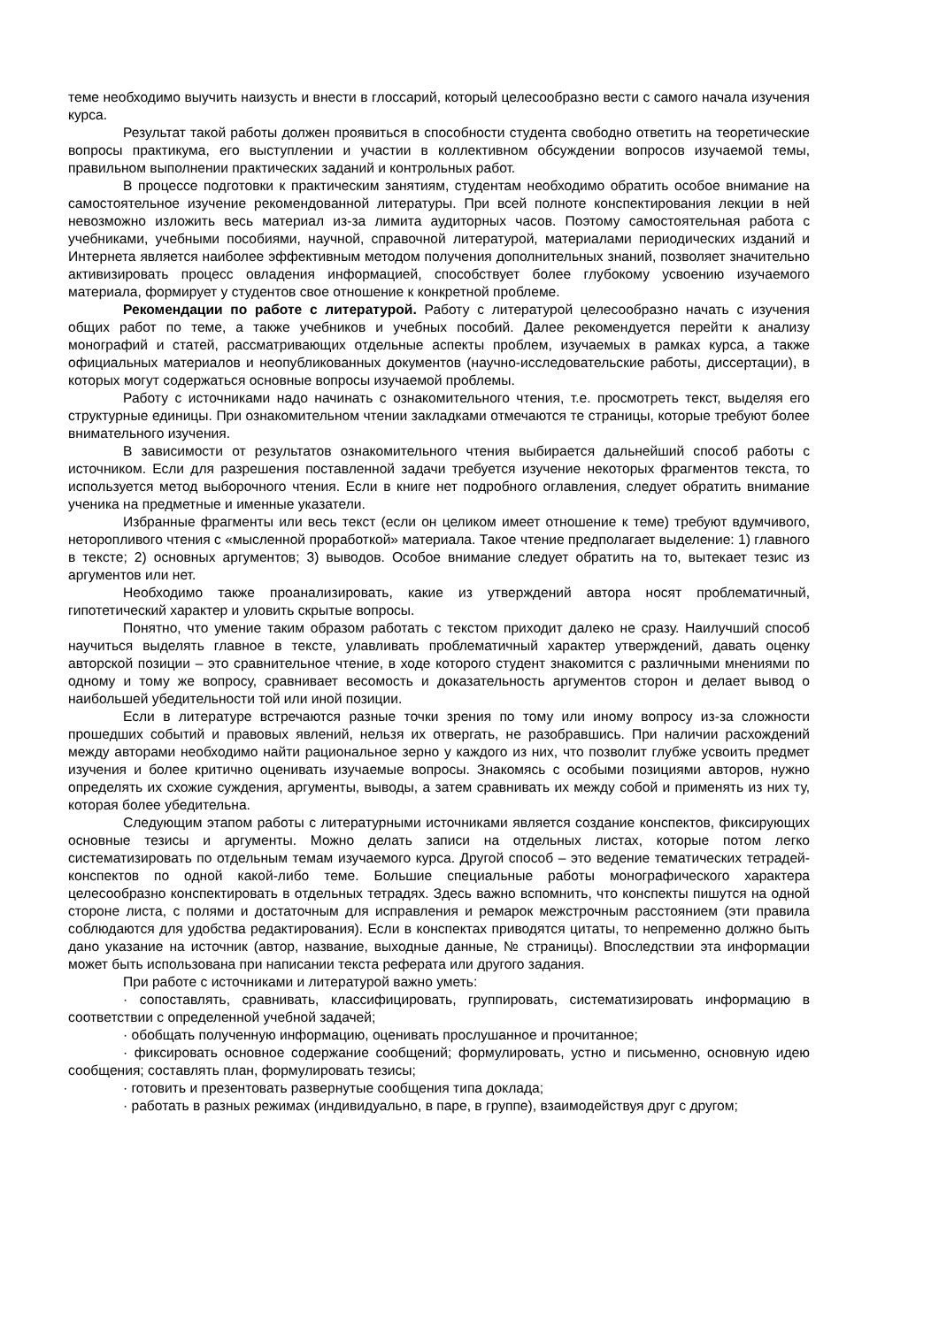теме необходимо выучить наизусть и внести в глоссарий, который целесообразно вести с самого начала изучения курса.
Результат такой работы должен проявиться в способности студента свободно ответить на теоретические вопросы практикума, его выступлении и участии в коллективном обсуждении вопросов изучаемой темы, правильном выполнении практических заданий и контрольных работ.
В процессе подготовки к практическим занятиям, студентам необходимо обратить особое внимание на самостоятельное изучение рекомендованной литературы. При всей полноте конспектирования лекции в ней невозможно изложить весь материал из-за лимита аудиторных часов. Поэтому самостоятельная работа с учебниками, учебными пособиями, научной, справочной литературой, материалами периодических изданий и Интернета является наиболее эффективным методом получения дополнительных знаний, позволяет значительно активизировать процесс овладения информацией, способствует более глубокому усвоению изучаемого материала, формирует у студентов свое отношение к конкретной проблеме.
Рекомендации по работе с литературой. Работу с литературой целесообразно начать с изучения общих работ по теме, а также учебников и учебных пособий. Далее рекомендуется перейти к анализу монографий и статей, рассматривающих отдельные аспекты проблем, изучаемых в рамках курса, а также официальных материалов и неопубликованных документов (научно-исследовательские работы, диссертации), в которых могут содержаться основные вопросы изучаемой проблемы.
Работу с источниками надо начинать с ознакомительного чтения, т.е. просмотреть текст, выделяя его структурные единицы. При ознакомительном чтении закладками отмечаются те страницы, которые требуют более внимательного изучения.
В зависимости от результатов ознакомительного чтения выбирается дальнейший способ работы с источником. Если для разрешения поставленной задачи требуется изучение некоторых фрагментов текста, то используется метод выборочного чтения. Если в книге нет подробного оглавления, следует обратить внимание ученика на предметные и именные указатели.
Избранные фрагменты или весь текст (если он целиком имеет отношение к теме) требуют вдумчивого, неторопливого чтения с «мысленной проработкой» материала. Такое чтение предполагает выделение: 1) главного в тексте; 2) основных аргументов; 3) выводов. Особое внимание следует обратить на то, вытекает тезис из аргументов или нет.
Необходимо также проанализировать, какие из утверждений автора носят проблематичный, гипотетический характер и уловить скрытые вопросы.
Понятно, что умение таким образом работать с текстом приходит далеко не сразу. Наилучший способ научиться выделять главное в тексте, улавливать проблематичный характер утверждений, давать оценку авторской позиции – это сравнительное чтение, в ходе которого студент знакомится с различными мнениями по одному и тому же вопросу, сравнивает весомость и доказательность аргументов сторон и делает вывод о наибольшей убедительности той или иной позиции.
Если в литературе встречаются разные точки зрения по тому или иному вопросу из-за сложности прошедших событий и правовых явлений, нельзя их отвергать, не разобравшись. При наличии расхождений между авторами необходимо найти рациональное зерно у каждого из них, что позволит глубже усвоить предмет изучения и более критично оценивать изучаемые вопросы. Знакомясь с особыми позициями авторов, нужно определять их схожие суждения, аргументы, выводы, а затем сравнивать их между собой и применять из них ту, которая более убедительна.
Следующим этапом работы с литературными источниками является создание конспектов, фиксирующих основные тезисы и аргументы. Можно делать записи на отдельных листах, которые потом легко систематизировать по отдельным темам изучаемого курса. Другой способ – это ведение тематических тетрадей-конспектов по одной какой-либо теме. Большие специальные работы монографического характера целесообразно конспектировать в отдельных тетрадях. Здесь важно вспомнить, что конспекты пишутся на одной стороне листа, с полями и достаточным для исправления и ремарок межстрочным расстоянием (эти правила соблюдаются для удобства редактирования). Если в конспектах приводятся цитаты, то непременно должно быть дано указание на источник (автор, название, выходные данные, № страницы). Впоследствии эта информации может быть использована при написании текста реферата или другого задания.
При работе с источниками и литературой важно уметь:
· сопоставлять, сравнивать, классифицировать, группировать, систематизировать информацию в соответствии с определенной учебной задачей;
· обобщать полученную информацию, оценивать прослушанное и прочитанное;
· фиксировать основное содержание сообщений; формулировать, устно и письменно, основную идею сообщения; составлять план, формулировать тезисы;
· готовить и презентовать развернутые сообщения типа доклада;
· работать в разных режимах (индивидуально, в паре, в группе), взаимодействуя друг с другом;